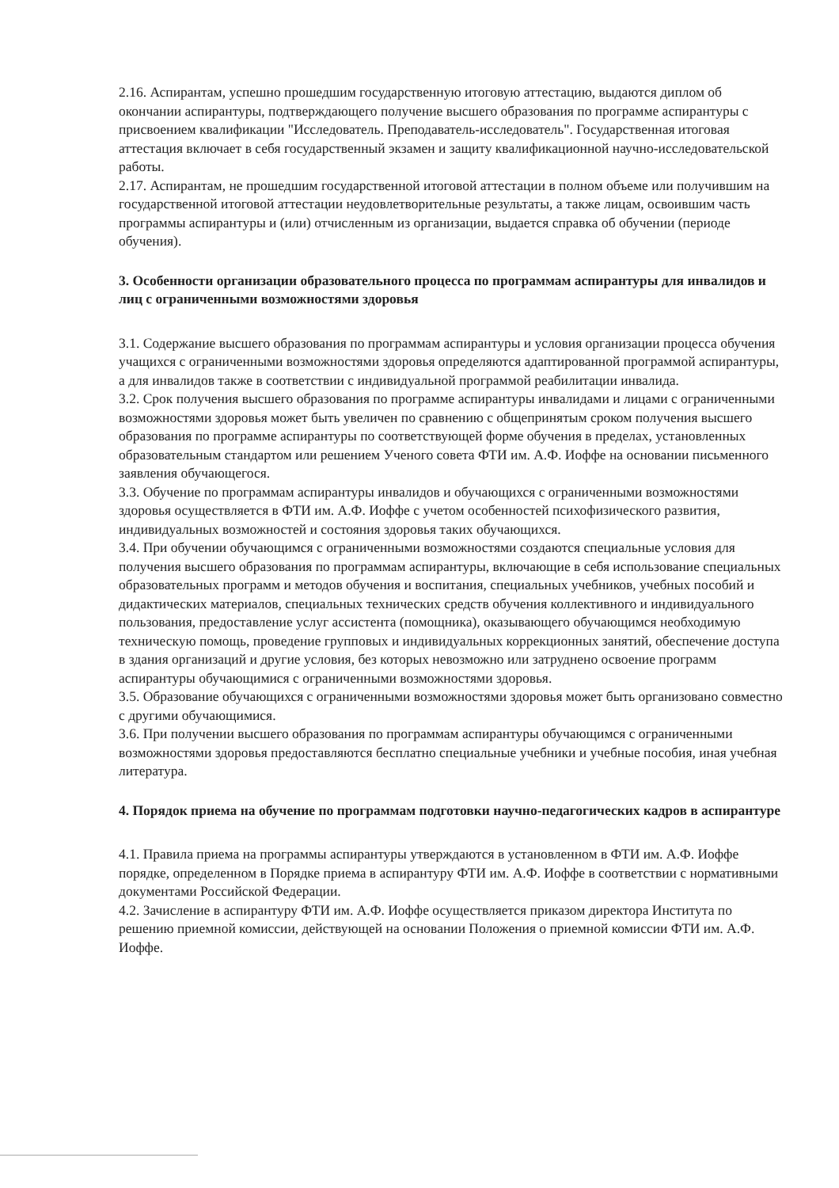2.16. Аспирантам, успешно прошедшим государственную итоговую аттестацию, выдаются диплом об окончании аспирантуры, подтверждающего получение высшего образования по программе аспирантуры с присвоением квалификации "Исследователь. Преподаватель-исследователь". Государственная итоговая аттестация включает в себя государственный экзамен и защиту квалификационной научно-исследовательской работы.
2.17. Аспирантам, не прошедшим государственной итоговой аттестации в полном объеме или получившим на государственной итоговой аттестации неудовлетворительные результаты, а также лицам, освоившим часть программы аспирантуры и (или) отчисленным из организации, выдается справка об обучении (периоде обучения).
3. Особенности организации образовательного процесса по программам аспирантуры для инвалидов и лиц с ограниченными возможностями здоровья
3.1. Содержание высшего образования по программам аспирантуры и условия организации процесса обучения учащихся с ограниченными возможностями здоровья определяются адаптированной программой аспирантуры, а для инвалидов также в соответствии с индивидуальной программой реабилитации инвалида.
3.2. Срок получения высшего образования по программе аспирантуры инвалидами и лицами с ограниченными возможностями здоровья может быть увеличен по сравнению с общепринятым сроком получения высшего образования по программе аспирантуры по соответствующей форме обучения в пределах, установленных образовательным стандартом или решением Ученого совета ФТИ им. А.Ф. Иоффе на основании письменного заявления обучающегося.
3.3. Обучение по программам аспирантуры инвалидов и обучающихся с ограниченными возможностями здоровья осуществляется в ФТИ им. А.Ф. Иоффе с учетом особенностей психофизического развития, индивидуальных возможностей и состояния здоровья таких обучающихся.
3.4. При обучении обучающимся с ограниченными возможностями создаются специальные условия для получения высшего образования по программам аспирантуры, включающие в себя использование специальных образовательных программ и методов обучения и воспитания, специальных учебников, учебных пособий и дидактических материалов, специальных технических средств обучения коллективного и индивидуального пользования, предоставление услуг ассистента (помощника), оказывающего обучающимся необходимую техническую помощь, проведение групповых и индивидуальных коррекционных занятий, обеспечение доступа в здания организаций и другие условия, без которых невозможно или затруднено освоение программ аспирантуры обучающимися с ограниченными возможностями здоровья.
3.5. Образование обучающихся с ограниченными возможностями здоровья может быть организовано совместно с другими обучающимися.
3.6. При получении высшего образования по программам аспирантуры обучающимся с ограниченными возможностями здоровья предоставляются бесплатно специальные учебники и учебные пособия, иная учебная литература.
4. Порядок приема на обучение по программам подготовки научно-педагогических кадров в аспирантуре
4.1. Правила приема на программы аспирантуры утверждаются в установленном в ФТИ им. А.Ф. Иоффе порядке, определенном в Порядке приема в аспирантуру ФТИ им. А.Ф. Иоффе в соответствии с нормативными документами Российской Федерации.
4.2. Зачисление в аспирантуру ФТИ им. А.Ф. Иоффе осуществляется приказом директора Института по решению приемной комиссии, действующей на основании Положения о приемной комиссии ФТИ им. А.Ф. Иоффе.